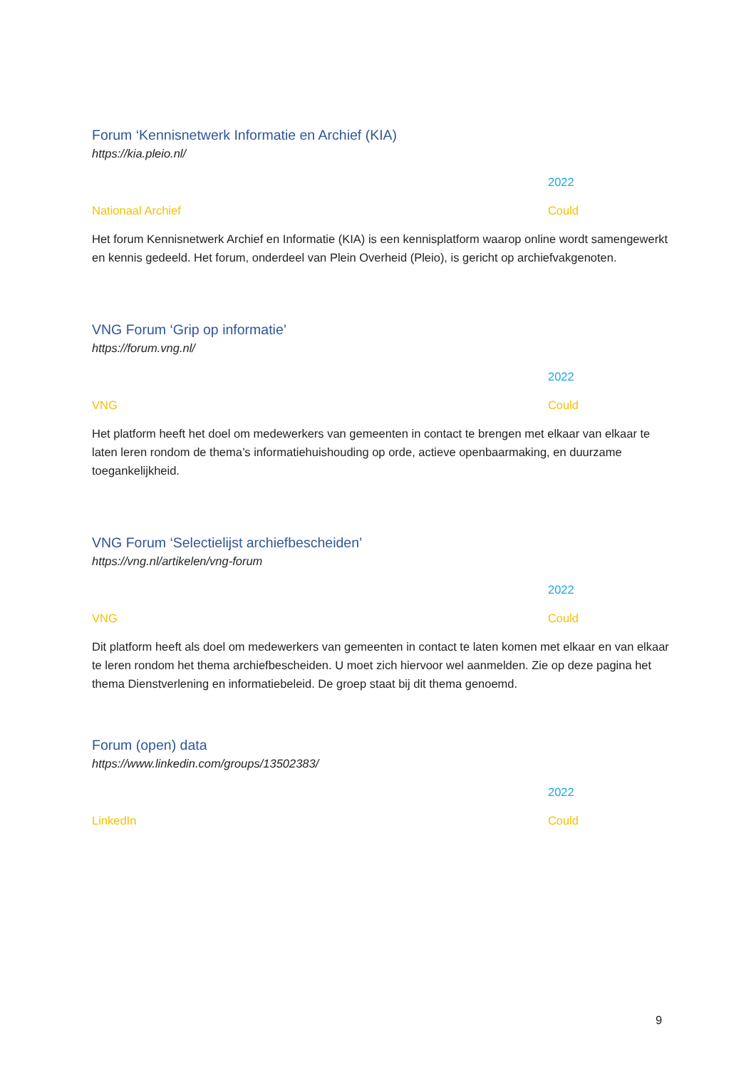Forum ‘Kennisnetwerk Informatie en Archief (KIA)
https://kia.pleio.nl/
2022
Nationaal Archief Could
Het forum Kennisnetwerk Archief en Informatie (KIA) is een kennisplatform waarop online wordt samengewerkt en kennis gedeeld. Het forum, onderdeel van Plein Overheid (Pleio), is gericht op archiefvakgenoten.
VNG Forum ‘Grip op informatie’
https://forum.vng.nl/
2022
VNG Could
Het platform heeft het doel om medewerkers van gemeenten in contact te brengen met elkaar van elkaar te laten leren rondom de thema’s informatiehuishouding op orde, actieve openbaarmaking, en duurzame toegankelijkheid.
VNG Forum ‘Selectielijst archiefbescheiden’
https://vng.nl/artikelen/vng-forum
2022
VNG Could
Dit platform heeft als doel om medewerkers van gemeenten in contact te laten komen met elkaar en van elkaar te leren rondom het thema archiefbescheiden. U moet zich hiervoor wel aanmelden. Zie op deze pagina het thema Dienstverlening en informatiebeleid. De groep staat bij dit thema genoemd.
Forum (open) data
https://www.linkedin.com/groups/13502383/
2022
LinkedIn Could
9